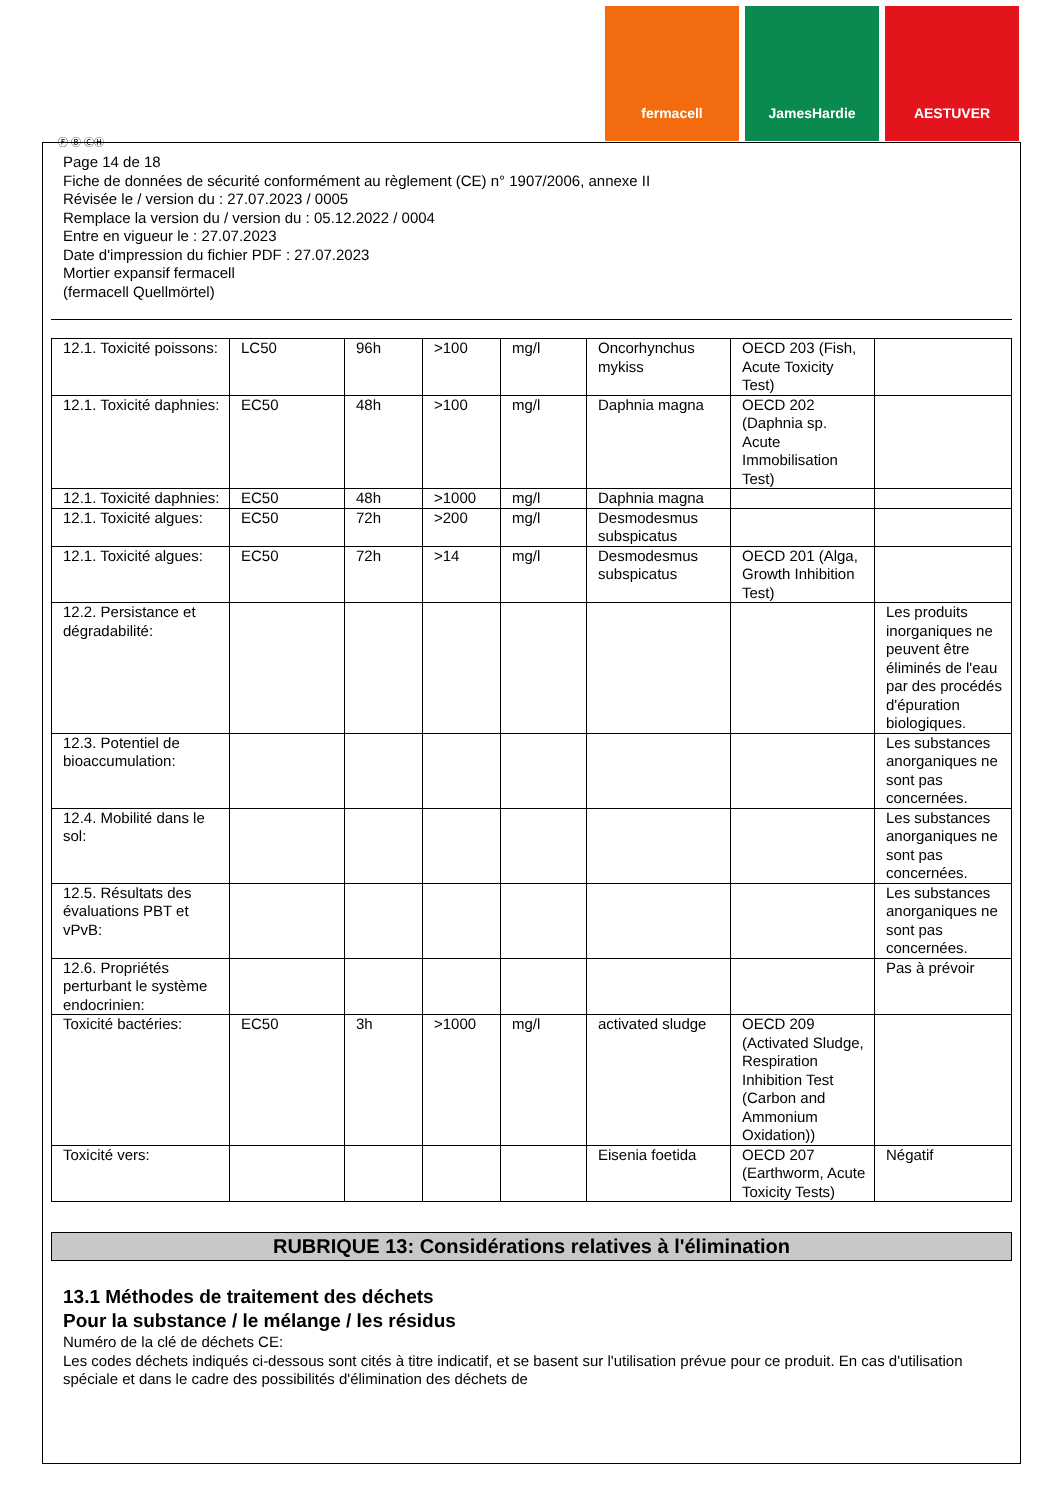fermacell JamesHardie AESTUVER
Ⓕ Ⓑ ⒸⒽ
Page 14 de 18
Fiche de données de sécurité conformément au règlement (CE) n° 1907/2006, annexe II
Révisée le / version du : 27.07.2023 / 0005
Remplace la version du / version du : 05.12.2022 / 0004
Entre en vigueur le : 27.07.2023
Date d'impression du fichier PDF : 27.07.2023
Mortier expansif fermacell
(fermacell Quellmörtel)
| 12.1. Toxicité poissons: | LC50 | 96h | >100 | mg/l | Oncorhynchus mykiss | OECD 203 (Fish, Acute Toxicity Test) | |
| 12.1. Toxicité daphnies: | EC50 | 48h | >100 | mg/l | Daphnia magna | OECD 202 (Daphnia sp. Acute Immobilisation Test) | |
| 12.1. Toxicité daphnies: | EC50 | 48h | >1000 | mg/l | Daphnia magna | | |
| 12.1. Toxicité algues: | EC50 | 72h | >200 | mg/l | Desmodesmus subspicatus | | |
| 12.1. Toxicité algues: | EC50 | 72h | >14 | mg/l | Desmodesmus subspicatus | OECD 201 (Alga, Growth Inhibition Test) | |
| 12.2. Persistance et dégradabilité: | | | | | | | Les produits inorganiques ne peuvent être éliminés de l'eau par des procédés d'épuration biologiques. |
| 12.3. Potentiel de bioaccumulation: | | | | | | | Les substances anorganiques ne sont pas concernées. |
| 12.4. Mobilité dans le sol: | | | | | | | Les substances anorganiques ne sont pas concernées. |
| 12.5. Résultats des évaluations PBT et vPvB: | | | | | | | Les substances anorganiques ne sont pas concernées. |
| 12.6. Propriétés perturbant le système endocrinien: | | | | | | | Pas à prévoir |
| Toxicité bactéries: | EC50 | 3h | >1000 | mg/l | activated sludge | OECD 209 (Activated Sludge, Respiration Inhibition Test (Carbon and Ammonium Oxidation)) | |
| Toxicité vers: | | | | | Eisenia foetida | OECD 207 (Earthworm, Acute Toxicity Tests) | Négatif |
RUBRIQUE 13: Considérations relatives à l'élimination
13.1 Méthodes de traitement des déchets
Pour la substance / le mélange / les résidus
Numéro de la clé de déchets CE:
Les codes déchets indiqués ci-dessous sont cités à titre indicatif, et se basent sur l'utilisation prévue pour ce produit. En cas d'utilisation spéciale et dans le cadre des possibilités d'élimination des déchets de